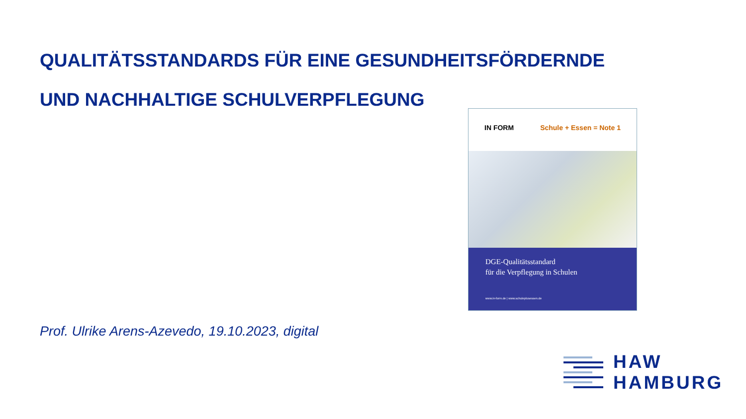QUALITÄTSSTANDARDS FÜR EINE GESUNDHEITSFÖRDERNDE
UND NACHHALTIGE SCHULVERPFLEGUNG
IN FORM Schule + Essen = Note 1
DGE-Qualitätsstandard
für die Verpflegung in Schulen
www.in-form.de | www.schuleplusessen.de
Prof. Ulrike Arens-Azevedo, 19.10.2023, digital
HAW
HAMBURG